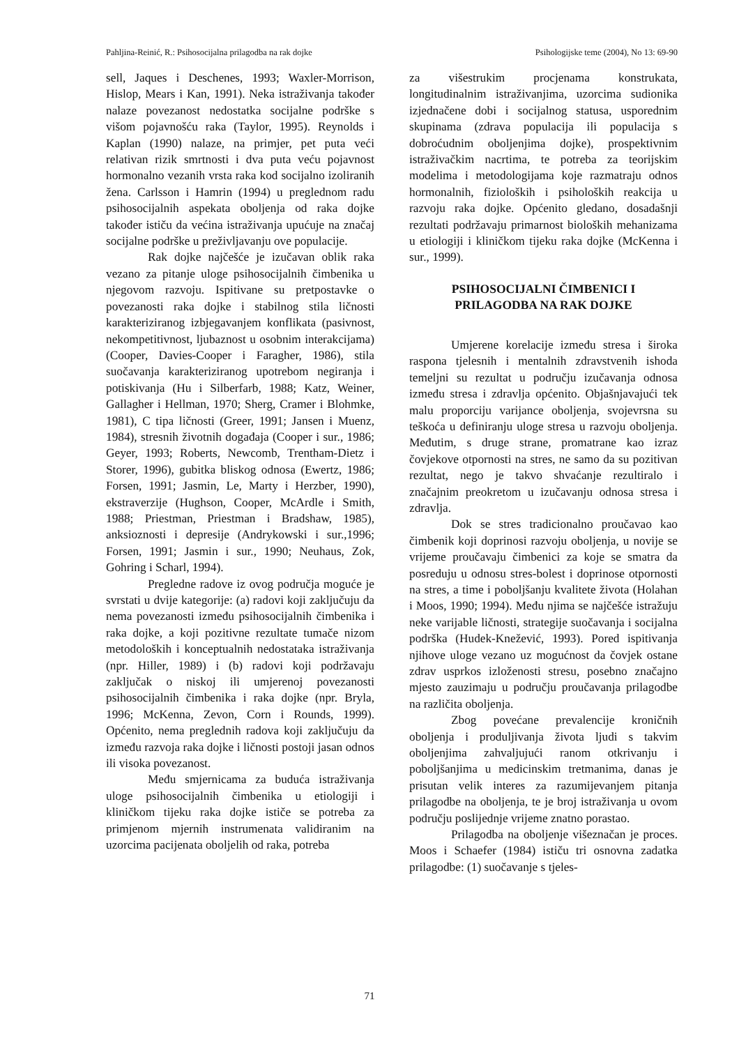Pahljina-Reinić, R.: Psihosocijalna prilagodba na rak dojke Psihologijske teme (2004), No 13: 69-90
sell, Jaques i Deschenes, 1993; Waxler-Morrison, Hislop, Mears i Kan, 1991). Neka istraživanja također nalaze povezanost nedostatka socijalne podrške s višom pojavnošću raka (Taylor, 1995). Reynolds i Kaplan (1990) nalaze, na primjer, pet puta veći relativan rizik smrtnosti i dva puta veću pojavnost hormonalno vezanih vrsta raka kod socijalno izoliranih žena. Carlsson i Hamrin (1994) u preglednom radu psihosocijalnih aspekata oboljenja od raka dojke također ističu da većina istraživanja upućuje na značaj socijalne podrške u preživljavanju ove populacije.
Rak dojke najčešće je izučavan oblik raka vezano za pitanje uloge psihosocijalnih čimbenika u njegovom razvoju. Ispitivane su pretpostavke o povezanosti raka dojke i stabilnog stila ličnosti karakteriziranog izbjegavanjem konflikata (pasivnost, nekompetitivnost, ljubaznost u osobnim interakcijama) (Cooper, Davies-Cooper i Faragher, 1986), stila suočavanja karakteriziranog upotrebom negiranja i potiskivanja (Hu i Silberfarb, 1988; Katz, Weiner, Gallagher i Hellman, 1970; Sherg, Cramer i Blohmke, 1981), C tipa ličnosti (Greer, 1991; Jansen i Muenz, 1984), stresnih životnih događaja (Cooper i sur., 1986; Geyer, 1993; Roberts, Newcomb, Trentham-Dietz i Storer, 1996), gubitka bliskog odnosa (Ewertz, 1986; Forsen, 1991; Jasmin, Le, Marty i Herzber, 1990), ekstraverzije (Hughson, Cooper, McArdle i Smith, 1988; Priestman, Priestman i Bradshaw, 1985), anksioznosti i depresije (Andrykowski i sur.,1996; Forsen, 1991; Jasmin i sur., 1990; Neuhaus, Zok, Gohring i Scharl, 1994).
Pregledne radove iz ovog područja moguće je svrstati u dvije kategorije: (a) radovi koji zaključuju da nema povezanosti između psihosocijalnih čimbenika i raka dojke, a koji pozitivne rezultate tumače nizom metodoloških i konceptualnih nedostataka istraživanja (npr. Hiller, 1989) i (b) radovi koji podržavaju zaključak o niskoj ili umjerenoj povezanosti psihosocijalnih čimbenika i raka dojke (npr. Bryla, 1996; McKenna, Zevon, Corn i Rounds, 1999). Općenito, nema preglednih radova koji zaključuju da između razvoja raka dojke i ličnosti postoji jasan odnos ili visoka povezanost.
Među smjernicama za buduća istraživanja uloge psihosocijalnih čimbenika u etiologiji i kliničkom tijeku raka dojke ističe se potreba za primjenom mjernih instrumenata validiranim na uzorcima pacijenata oboljelih od raka, potreba
za višestrukim procjenama konstrukata, longitudinalnim istraživanjima, uzorcima sudionika izjednačene dobi i socijalnog statusa, usporednim skupinama (zdrava populacija ili populacija s dobroćudnim oboljenjima dojke), prospektivnim istraživačkim nacrtima, te potreba za teorijskim modelima i metodologijama koje razmatraju odnos hormonalnih, fizioloških i psiholoških reakcija u razvoju raka dojke. Općenito gledano, dosadašnji rezultati podržavaju primarnost bioloških mehanizama u etiologiji i kliničkom tijeku raka dojke (McKenna i sur., 1999).
PSIHOSOCIJALNI ČIMBENICI I
PRILAGODBA NA RAK DOJKE
Umjerene korelacije između stresa i široka raspona tjelesnih i mentalnih zdravstvenih ishoda temeljni su rezultat u području izučavanja odnosa između stresa i zdravlja općenito. Objašnjavajući tek malu proporciju varijance oboljenja, svojevrsna su teškoća u definiranju uloge stresa u razvoju oboljenja. Međutim, s druge strane, promatrane kao izraz čovjekove otpornosti na stres, ne samo da su pozitivan rezultat, nego je takvo shvaćanje rezultiralo i značajnim preokretom u izučavanju odnosa stresa i zdravlja.
Dok se stres tradicionalno proučavao kao čimbenik koji doprinosi razvoju oboljenja, u novije se vrijeme proučavaju čimbenici za koje se smatra da posreduju u odnosu stres-bolest i doprinose otpornosti na stres, a time i poboljšanju kvalitete života (Holahan i Moos, 1990; 1994). Među njima se najčešće istražuju neke varijable ličnosti, strategije suočavanja i socijalna podrška (Hudek-Knežević, 1993). Pored ispitivanja njihove uloge vezano uz mogućnost da čovjek ostane zdrav usprkos izloženosti stresu, posebno značajno mjesto zauzimaju u području proučavanja prilagodbe na različita oboljenja.
Zbog povećane prevalencije kroničnih oboljenja i produljivanja života ljudi s takvim oboljenjima zahvaljujući ranom otkrivanju i poboljšanjima u medicinskim tretmanima, danas je prisutan velik interes za razumijevanjem pitanja prilagodbe na oboljenja, te je broj istraživanja u ovom području poslijednje vrijeme znatno porastao.
Prilagodba na oboljenje višeznačan je proces. Moos i Schaefer (1984) ističu tri osnovna zadatka prilagodbe: (1) suočavanje s tjeles-
71